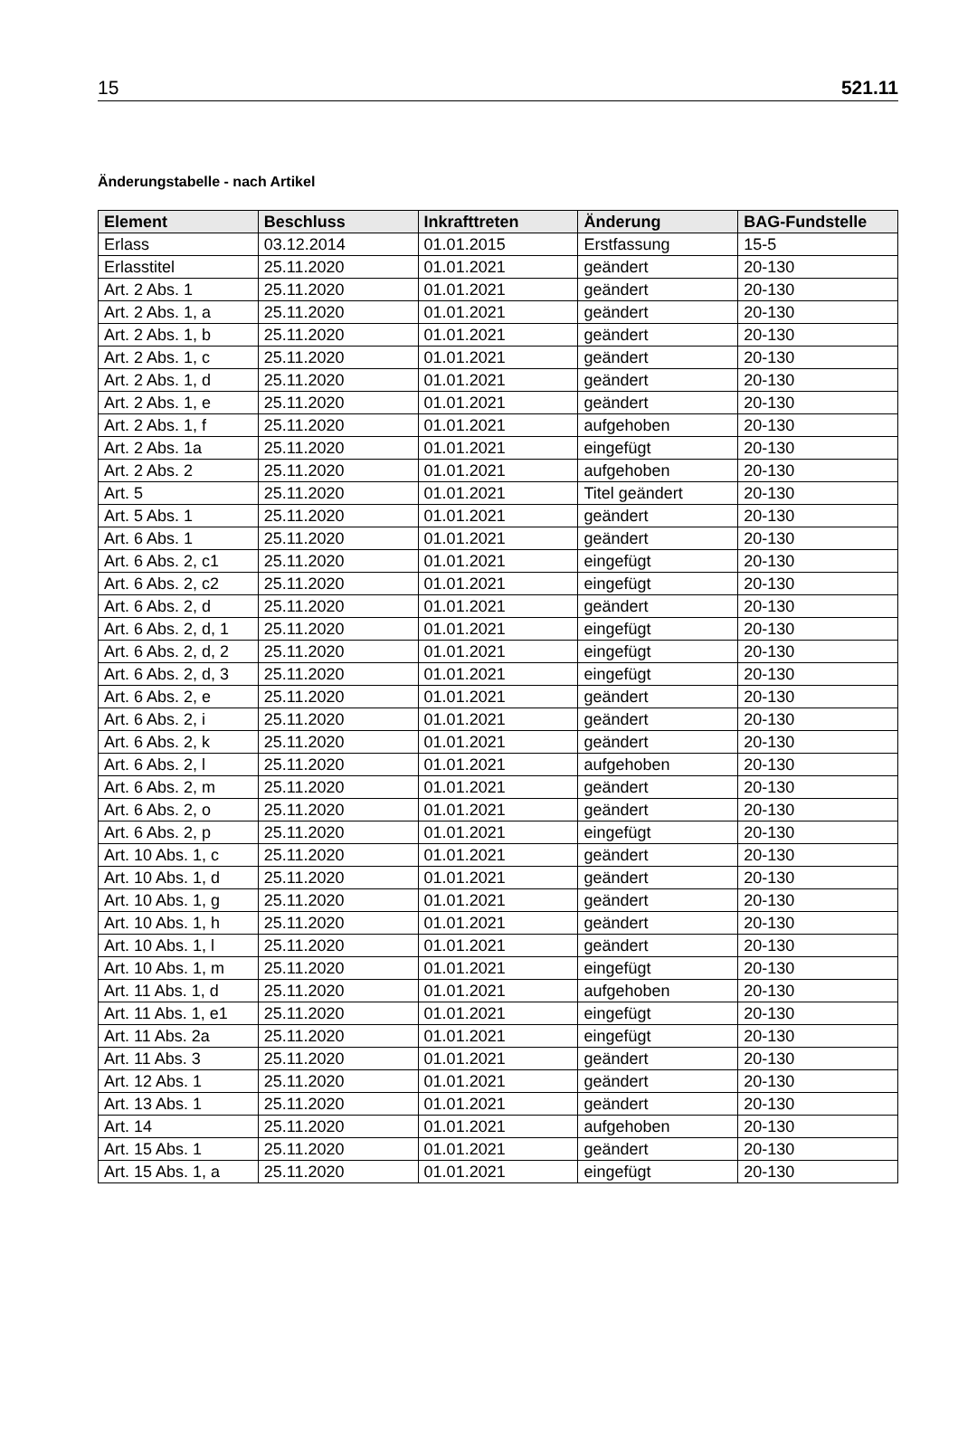15 521.11
Änderungstabelle - nach Artikel
| Element | Beschluss | Inkrafttreten | Änderung | BAG-Fundstelle |
| --- | --- | --- | --- | --- |
| Erlass | 03.12.2014 | 01.01.2015 | Erstfassung | 15-5 |
| Erlasstitel | 25.11.2020 | 01.01.2021 | geändert | 20-130 |
| Art. 2 Abs. 1 | 25.11.2020 | 01.01.2021 | geändert | 20-130 |
| Art. 2 Abs. 1, a | 25.11.2020 | 01.01.2021 | geändert | 20-130 |
| Art. 2 Abs. 1, b | 25.11.2020 | 01.01.2021 | geändert | 20-130 |
| Art. 2 Abs. 1, c | 25.11.2020 | 01.01.2021 | geändert | 20-130 |
| Art. 2 Abs. 1, d | 25.11.2020 | 01.01.2021 | geändert | 20-130 |
| Art. 2 Abs. 1, e | 25.11.2020 | 01.01.2021 | geändert | 20-130 |
| Art. 2 Abs. 1, f | 25.11.2020 | 01.01.2021 | aufgehoben | 20-130 |
| Art. 2 Abs. 1a | 25.11.2020 | 01.01.2021 | eingefügt | 20-130 |
| Art. 2 Abs. 2 | 25.11.2020 | 01.01.2021 | aufgehoben | 20-130 |
| Art. 5 | 25.11.2020 | 01.01.2021 | Titel geändert | 20-130 |
| Art. 5 Abs. 1 | 25.11.2020 | 01.01.2021 | geändert | 20-130 |
| Art. 6 Abs. 1 | 25.11.2020 | 01.01.2021 | geändert | 20-130 |
| Art. 6 Abs. 2, c1 | 25.11.2020 | 01.01.2021 | eingefügt | 20-130 |
| Art. 6 Abs. 2, c2 | 25.11.2020 | 01.01.2021 | eingefügt | 20-130 |
| Art. 6 Abs. 2, d | 25.11.2020 | 01.01.2021 | geändert | 20-130 |
| Art. 6 Abs. 2, d, 1 | 25.11.2020 | 01.01.2021 | eingefügt | 20-130 |
| Art. 6 Abs. 2, d, 2 | 25.11.2020 | 01.01.2021 | eingefügt | 20-130 |
| Art. 6 Abs. 2, d, 3 | 25.11.2020 | 01.01.2021 | eingefügt | 20-130 |
| Art. 6 Abs. 2, e | 25.11.2020 | 01.01.2021 | geändert | 20-130 |
| Art. 6 Abs. 2, i | 25.11.2020 | 01.01.2021 | geändert | 20-130 |
| Art. 6 Abs. 2, k | 25.11.2020 | 01.01.2021 | geändert | 20-130 |
| Art. 6 Abs. 2, l | 25.11.2020 | 01.01.2021 | aufgehoben | 20-130 |
| Art. 6 Abs. 2, m | 25.11.2020 | 01.01.2021 | geändert | 20-130 |
| Art. 6 Abs. 2, o | 25.11.2020 | 01.01.2021 | geändert | 20-130 |
| Art. 6 Abs. 2, p | 25.11.2020 | 01.01.2021 | eingefügt | 20-130 |
| Art. 10 Abs. 1, c | 25.11.2020 | 01.01.2021 | geändert | 20-130 |
| Art. 10 Abs. 1, d | 25.11.2020 | 01.01.2021 | geändert | 20-130 |
| Art. 10 Abs. 1, g | 25.11.2020 | 01.01.2021 | geändert | 20-130 |
| Art. 10 Abs. 1, h | 25.11.2020 | 01.01.2021 | geändert | 20-130 |
| Art. 10 Abs. 1, l | 25.11.2020 | 01.01.2021 | geändert | 20-130 |
| Art. 10 Abs. 1, m | 25.11.2020 | 01.01.2021 | eingefügt | 20-130 |
| Art. 11 Abs. 1, d | 25.11.2020 | 01.01.2021 | aufgehoben | 20-130 |
| Art. 11 Abs. 1, e1 | 25.11.2020 | 01.01.2021 | eingefügt | 20-130 |
| Art. 11 Abs. 2a | 25.11.2020 | 01.01.2021 | eingefügt | 20-130 |
| Art. 11 Abs. 3 | 25.11.2020 | 01.01.2021 | geändert | 20-130 |
| Art. 12 Abs. 1 | 25.11.2020 | 01.01.2021 | geändert | 20-130 |
| Art. 13 Abs. 1 | 25.11.2020 | 01.01.2021 | geändert | 20-130 |
| Art. 14 | 25.11.2020 | 01.01.2021 | aufgehoben | 20-130 |
| Art. 15 Abs. 1 | 25.11.2020 | 01.01.2021 | geändert | 20-130 |
| Art. 15 Abs. 1, a | 25.11.2020 | 01.01.2021 | eingefügt | 20-130 |